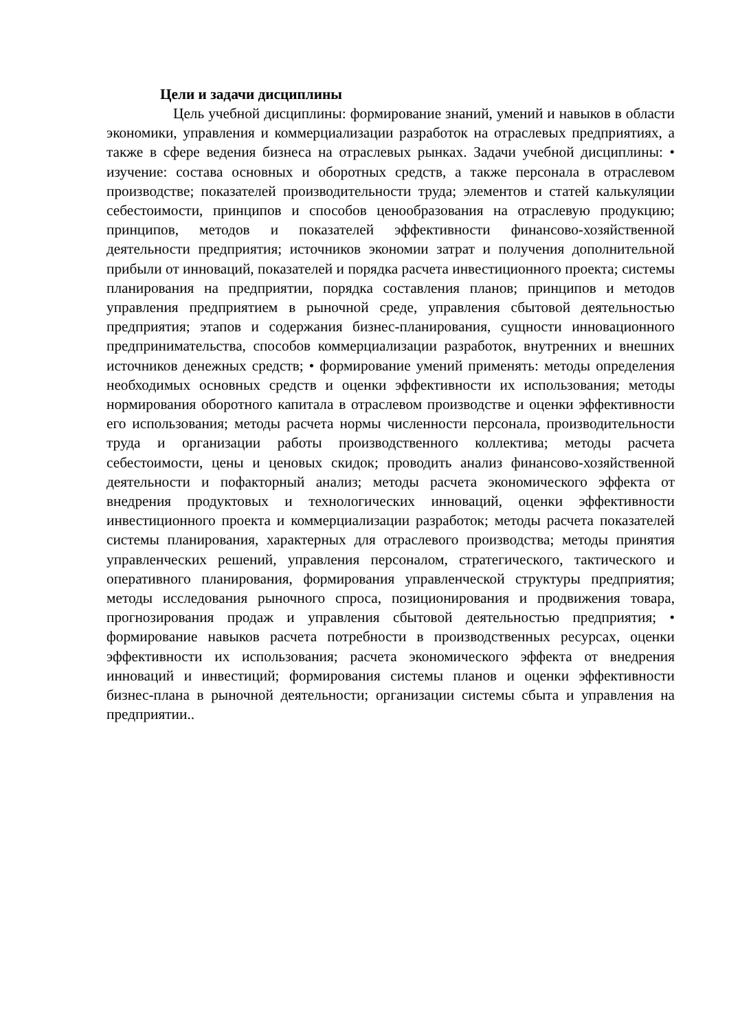Цели и задачи дисциплины
Цель учебной дисциплины: формирование знаний, умений и навыков в области экономики, управления и коммерциализации разработок на отраслевых предприятиях, а также в сфере ведения бизнеса на отраслевых рынках. Задачи учебной дисциплины: • изучение: состава основных и оборотных средств, а также персонала в отраслевом производстве; показателей производительности труда; элементов и статей калькуляции себестоимости, принципов и способов ценообразования на отраслевую продукцию; принципов, методов и показателей эффективности финансово-хозяйственной деятельности предприятия; источников экономии затрат и получения дополнительной прибыли от инноваций, показателей и порядка расчета инвестиционного проекта; системы планирования на предприятии, порядка составления планов; принципов и методов управления предприятием в рыночной среде, управления сбытовой деятельностью предприятия; этапов и содержания бизнес-планирования, сущности инновационного предпринимательства, способов коммерциализации разработок, внутренних и внешних источников денежных средств; • формирование умений применять: методы определения необходимых основных средств и оценки эффективности их использования; методы нормирования оборотного капитала в отраслевом производстве и оценки эффективности его использования; методы расчета нормы численности персонала, производительности труда и организации работы производственного коллектива; методы расчета себестоимости, цены и ценовых скидок; проводить анализ финансово-хозяйственной деятельности и пофакторный анализ; методы расчета экономического эффекта от внедрения продуктовых и технологических инноваций, оценки эффективности инвестиционного проекта и коммерциализации разработок; методы расчета показателей системы планирования, характерных для отраслевого производства; методы принятия управленческих решений, управления персоналом, стратегического, тактического и оперативного планирования, формирования управленческой структуры предприятия; методы исследования рыночного спроса, позиционирования и продвижения товара, прогнозирования продаж и управления сбытовой деятельностью предприятия; • формирование навыков расчета потребности в производственных ресурсах, оценки эффективности их использования; расчета экономического эффекта от внедрения инноваций и инвестиций; формирования системы планов и оценки эффективности бизнес-плана в рыночной деятельности; организации системы сбыта и управления на предприятии..